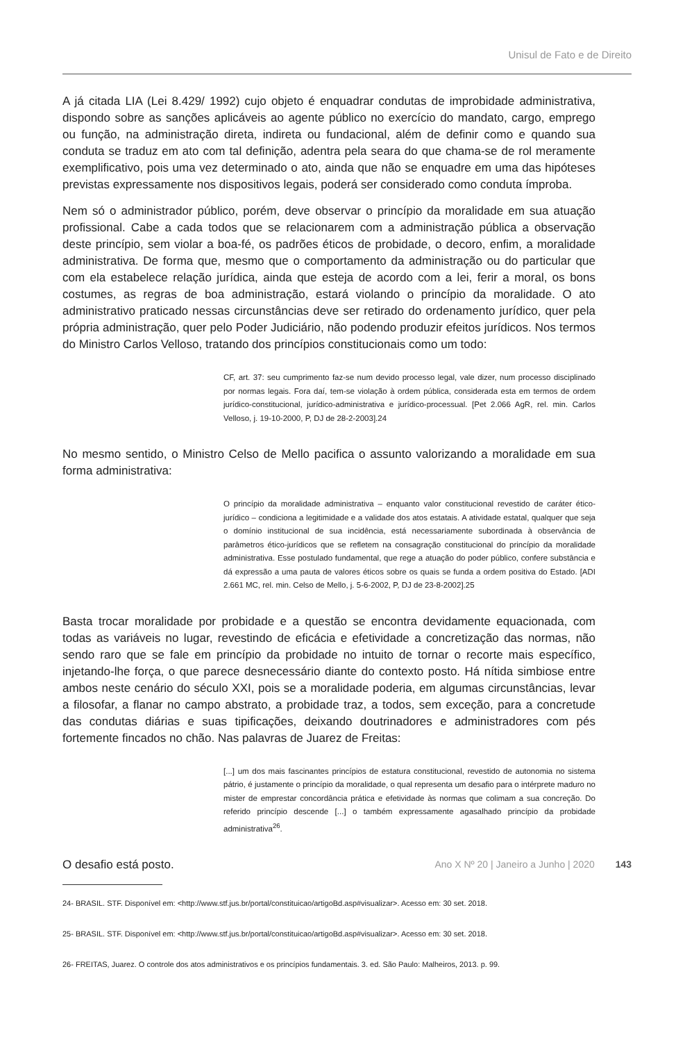Unisul de Fato e de Direito
A já citada LIA (Lei 8.429/ 1992) cujo objeto é enquadrar condutas de improbidade administrativa, dispondo sobre as sanções aplicáveis ao agente público no exercício do mandato, cargo, emprego ou função, na administração direta, indireta ou fundacional, além de definir como e quando sua conduta se traduz em ato com tal definição, adentra pela seara do que chama-se de rol meramente exemplificativo, pois uma vez determinado o ato, ainda que não se enquadre em uma das hipóteses previstas expressamente nos dispositivos legais, poderá ser considerado como conduta ímproba.
Nem só o administrador público, porém, deve observar o princípio da moralidade em sua atuação profissional. Cabe a cada todos que se relacionarem com a administração pública a observação deste princípio, sem violar a boa-fé, os padrões éticos de probidade, o decoro, enfim, a moralidade administrativa. De forma que, mesmo que o comportamento da administração ou do particular que com ela estabelece relação jurídica, ainda que esteja de acordo com a lei, ferir a moral, os bons costumes, as regras de boa administração, estará violando o princípio da moralidade. O ato administrativo praticado nessas circunstâncias deve ser retirado do ordenamento jurídico, quer pela própria administração, quer pelo Poder Judiciário, não podendo produzir efeitos jurídicos. Nos termos do Ministro Carlos Velloso, tratando dos princípios constitucionais como um todo:
CF, art. 37: seu cumprimento faz-se num devido processo legal, vale dizer, num processo disciplinado por normas legais. Fora daí, tem-se violação à ordem pública, considerada esta em termos de ordem jurídico-constitucional, jurídico-administrativa e jurídico-processual. [Pet 2.066 AgR, rel. min. Carlos Velloso, j. 19-10-2000, P, DJ de 28-2-2003].24
No mesmo sentido, o Ministro Celso de Mello pacifica o assunto valorizando a moralidade em sua forma administrativa:
O princípio da moralidade administrativa – enquanto valor constitucional revestido de caráter ético-jurídico – condiciona a legitimidade e a validade dos atos estatais. A atividade estatal, qualquer que seja o domínio institucional de sua incidência, está necessariamente subordinada à observância de parâmetros ético-jurídicos que se refletem na consagração constitucional do princípio da moralidade administrativa. Esse postulado fundamental, que rege a atuação do poder público, confere substância e dá expressão a uma pauta de valores éticos sobre os quais se funda a ordem positiva do Estado. [ADI 2.661 MC, rel. min. Celso de Mello, j. 5-6-2002, P, DJ de 23-8-2002].25
Basta trocar moralidade por probidade e a questão se encontra devidamente equacionada, com todas as variáveis no lugar, revestindo de eficácia e efetividade a concretização das normas, não sendo raro que se fale em princípio da probidade no intuito de tornar o recorte mais específico, injetando-lhe força, o que parece desnecessário diante do contexto posto. Há nítida simbiose entre ambos neste cenário do século XXI, pois se a moralidade poderia, em algumas circunstâncias, levar a filosofar, a flanar no campo abstrato, a probidade traz, a todos, sem exceção, para a concretude das condutas diárias e suas tipificações, deixando doutrinadores e administradores com pés fortemente fincados no chão. Nas palavras de Juarez de Freitas:
[...] um dos mais fascinantes princípios de estatura constitucional, revestido de autonomia no sistema pátrio, é justamente o princípio da moralidade, o qual representa um desafio para o intérprete maduro no mister de emprestar concordância prática e efetividade às normas que colimam a sua concreção. Do referido princípio descende [...] o também expressamente agasalhado princípio da probidade administrativa<sup>26</sup>.
O desafio está posto.
24- BRASIL. STF. Disponível em: <http://www.stf.jus.br/portal/constituicao/artigoBd.asp#visualizar>. Acesso em: 30 set. 2018.
25- BRASIL. STF. Disponível em: <http://www.stf.jus.br/portal/constituicao/artigoBd.asp#visualizar>. Acesso em: 30 set. 2018.
26- FREITAS, Juarez. O controle dos atos administrativos e os princípios fundamentais. 3. ed. São Paulo: Malheiros, 2013. p. 99.
Ano X Nº 20 | Janeiro a Junho | 2020 143